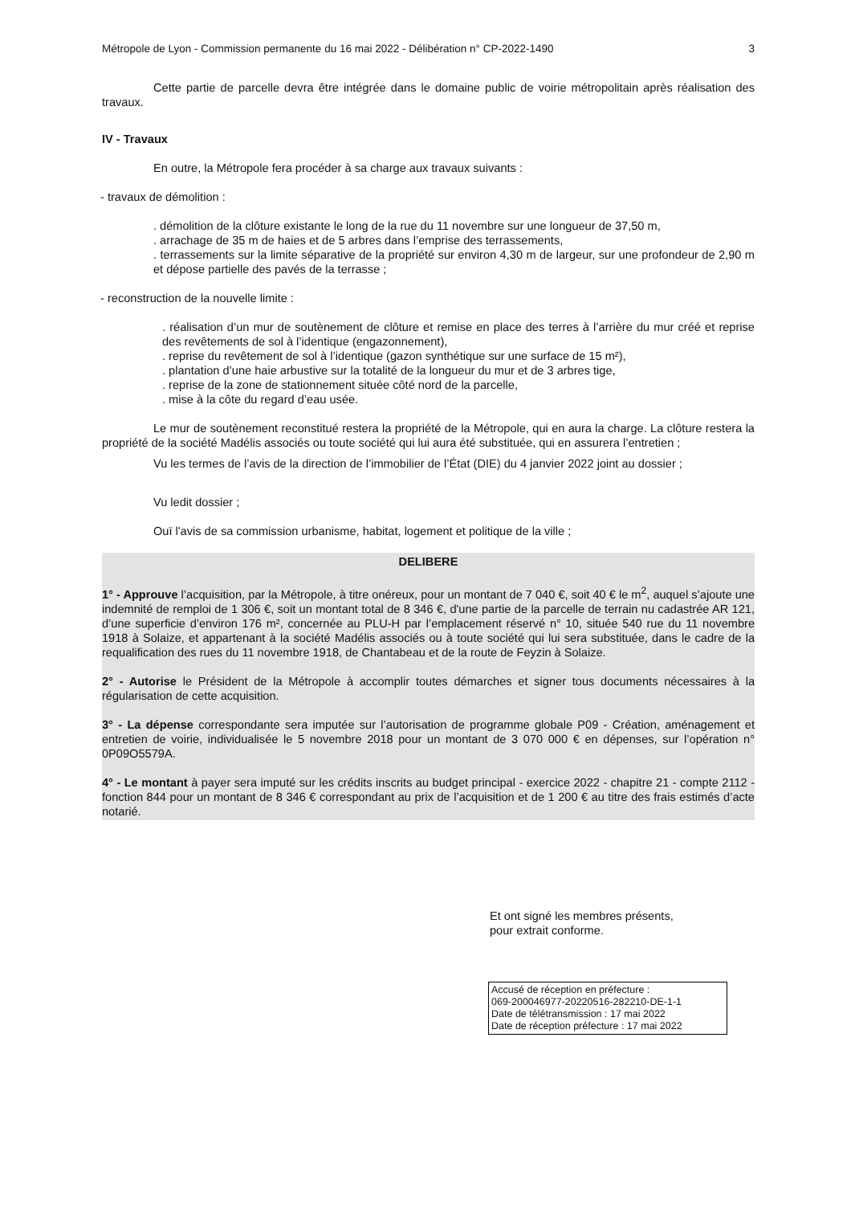Métropole de Lyon - Commission permanente du 16 mai 2022 - Délibération n° CP-2022-1490 3
Cette partie de parcelle devra être intégrée dans le domaine public de voirie métropolitain après réalisation des travaux.
IV - Travaux
En outre, la Métropole fera procéder à sa charge aux travaux suivants :
- travaux de démolition :
. démolition de la clôture existante le long de la rue du 11 novembre sur une longueur de 37,50 m,
. arrachage de 35 m de haies et de 5 arbres dans l’emprise des terrassements,
. terrassements sur la limite séparative de la propriété sur environ 4,30 m de largeur, sur une profondeur de 2,90 m et dépose partielle des pavés de la terrasse ;
- reconstruction de la nouvelle limite :
. réalisation d’un mur de soutènement de clôture et remise en place des terres à l’arrière du mur créé et reprise des revêtements de sol à l’identique (engazonnement),
. reprise du revêtement de sol à l’identique (gazon synthétique sur une surface de 15 m²),
. plantation d’une haie arbustive sur la totalité de la longueur du mur et de 3 arbres tige,
. reprise de la zone de stationnement située côté nord de la parcelle,
. mise à la côte du regard d’eau usée.
Le mur de soutènement reconstitué restera la propriété de la Métropole, qui en aura la charge. La clôture restera la propriété de la société Madélis associés ou toute société qui lui aura été substituée, qui en assurera l’entretien ;
Vu les termes de l’avis de la direction de l’immobilier de l’État (DIE) du 4 janvier 2022 joint au dossier ;
Vu ledit dossier ;
Ouï l'avis de sa commission urbanisme, habitat, logement et politique de la ville ;
DELIBERE
1° - Approuve l’acquisition, par la Métropole, à titre onéreux, pour un montant de 7 040 €, soit 40 € le m<sup>2</sup>, auquel s’ajoute une indemnité de remploi de 1 306 €, soit un montant total de 8 346 €, d'une partie de la parcelle de terrain nu cadastrée AR 121, d’une superficie d’environ 176 m², concernée au PLU-H par l’emplacement réservé n° 10, située 540 rue du 11 novembre 1918 à Solaize, et appartenant à la société Madélis associés ou à toute société qui lui sera substituée, dans le cadre de la requalification des rues du 11 novembre 1918, de Chantabeau et de la route de Feyzin à Solaize.
2° - Autorise le Président de la Métropole à accomplir toutes démarches et signer tous documents nécessaires à la régularisation de cette acquisition.
3° - La dépense correspondante sera imputée sur l’autorisation de programme globale P09 - Création, aménagement et entretien de voirie, individualisée le 5 novembre 2018 pour un montant de 3 070 000 € en dépenses, sur l’opération n° 0P09O5579A.
4° - Le montant à payer sera imputé sur les crédits inscrits au budget principal - exercice 2022 - chapitre 21 - compte 2112 - fonction 844 pour un montant de 8 346 € correspondant au prix de l’acquisition et de 1 200 € au titre des frais estimés d’acte notarié.
Et ont signé les membres présents,
pour extrait conforme.
Accusé de réception en préfecture :
069-200046977-20220516-282210-DE-1-1
Date de télétransmission : 17 mai 2022
Date de réception préfecture : 17 mai 2022